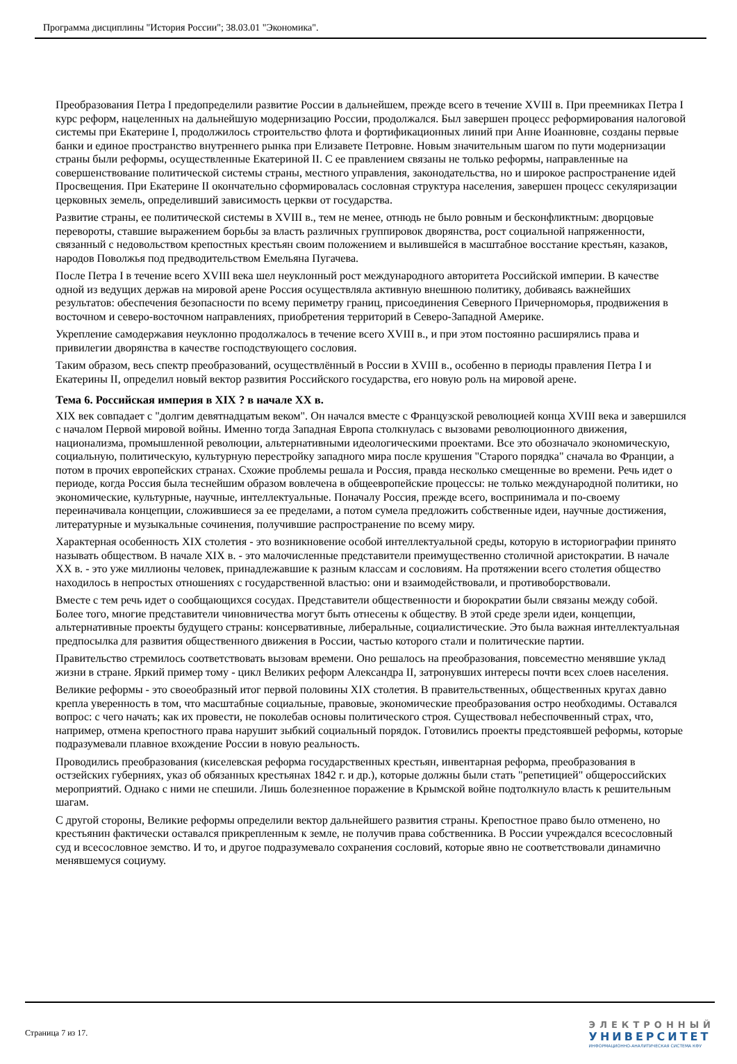Программа дисциплины "История России"; 38.03.01 "Экономика".
Преобразования Петра I предопределили развитие России в дальнейшем, прежде всего в течение XVIII в. При преемниках Петра I курс реформ, нацеленных на дальнейшую модернизацию России, продолжался. Был завершен процесс реформирования налоговой системы при Екатерине I, продолжилось строительство флота и фортификационных линий при Анне Иоанновне, созданы первые банки и единое пространство внутреннего рынка при Елизавете Петровне. Новым значительным шагом по пути модернизации страны были реформы, осуществленные Екатериной II. С ее правлением связаны не только реформы, направленные на совершенствование политической системы страны, местного управления, законодательства, но и широкое распространение идей Просвещения. При Екатерине II окончательно сформировалась сословная структура населения, завершен процесс секуляризации церковных земель, определивший зависимость церкви от государства.
Развитие страны, ее политической системы в XVIII в., тем не менее, отнюдь не было ровным и бесконфликтным: дворцовые перевороты, ставшие выражением борьбы за власть различных группировок дворянства, рост социальной напряженности, связанный с недовольством крепостных крестьян своим положением и вылившейся в масштабное восстание крестьян, казаков, народов Поволжья под предводительством Емельяна Пугачева.
После Петра I в течение всего XVIII века шел неуклонный рост международного авторитета Российской империи. В качестве одной из ведущих держав на мировой арене Россия осуществляла активную внешнюю политику, добиваясь важнейших результатов: обеспечения безопасности по всему периметру границ, присоединения Северного Причерноморья, продвижения в восточном и северо-восточном направлениях, приобретения территорий в Северо-Западной Америке.
Укрепление самодержавия неуклонно продолжалось в течение всего XVIII в., и при этом постоянно расширялись права и привилегии дворянства в качестве господствующего сословия.
Таким образом, весь спектр преобразований, осуществлённый в России в XVIII в., особенно в периоды правления Петра I и Екатерины II, определил новый вектор развития Российского государства, его новую роль на мировой арене.
Тема 6. Российская империя в XIX ? в начале XX в.
XIX век совпадает с "долгим девятнадцатым веком". Он начался вместе с Французской революцией конца XVIII века и завершился с началом Первой мировой войны. Именно тогда Западная Европа столкнулась с вызовами революционного движения, национализма, промышленной революции, альтернативными идеологическими проектами. Все это обозначало экономическую, социальную, политическую, культурную перестройку западного мира после крушения "Старого порядка" сначала во Франции, а потом в прочих европейских странах. Схожие проблемы решала и Россия, правда несколько смещенные во времени. Речь идет о периоде, когда Россия была теснейшим образом вовлечена в общеевропейские процессы: не только международной политики, но экономические, культурные, научные, интеллектуальные. Поначалу Россия, прежде всего, воспринимала и по-своему переиначивала концепции, сложившиеся за ее пределами, а потом сумела предложить собственные идеи, научные достижения, литературные и музыкальные сочинения, получившие распространение по всему миру.
Характерная особенность XIX столетия - это возникновение особой интеллектуальной среды, которую в историографии принято называть обществом. В начале XIX в. - это малочисленные представители преимущественно столичной аристократии. В начале XX в. - это уже миллионы человек, принадлежавшие к разным классам и сословиям. На протяжении всего столетия общество находилось в непростых отношениях с государственной властью: они и взаимодействовали, и противоборствовали.
Вместе с тем речь идет о сообщающихся сосудах. Представители общественности и бюрократии были связаны между собой. Более того, многие представители чиновничества могут быть отнесены к обществу. В этой среде зрели идеи, концепции, альтернативные проекты будущего страны: консервативные, либеральные, социалистические. Это была важная интеллектуальная предпосылка для развития общественного движения в России, частью которого стали и политические партии.
Правительство стремилось соответствовать вызовам времени. Оно решалось на преобразования, повсеместно менявшие уклад жизни в стране. Яркий пример тому - цикл Великих реформ Александра II, затронувших интересы почти всех слоев населения.
Великие реформы - это своеобразный итог первой половины XIX столетия. В правительственных, общественных кругах давно крепла уверенность в том, что масштабные социальные, правовые, экономические преобразования остро необходимы. Оставался вопрос: с чего начать; как их провести, не поколебав основы политического строя. Существовал небеспочвенный страх, что, например, отмена крепостного права нарушит зыбкий социальный порядок. Готовились проекты предстоявшей реформы, которые подразумевали плавное вхождение России в новую реальность.
Проводились преобразования (киселевская реформа государственных крестьян, инвентарная реформа, преобразования в остзейских губерниях, указ об обязанных крестьянах 1842 г. и др.), которые должны были стать "репетицией" общероссийских мероприятий. Однако с ними не спешили. Лишь болезненное поражение в Крымской войне подтолкнуло власть к решительным шагам.
С другой стороны, Великие реформы определили вектор дальнейшего развития страны. Крепостное право было отменено, но крестьянин фактически оставался прикрепленным к земле, не получив права собственника. В России учреждался всесословный суд и всесословное земство. И то, и другое подразумевало сохранения сословий, которые явно не соответствовали динамично менявшемуся социуму.
Страница 7 из 17.
ЭЛЕКТРОННЫЙ
УНИВЕРСИТЕТ
ИНФОРМАЦИОННО-АНАЛИТИЧЕСКАЯ СИСТЕМА КФУ